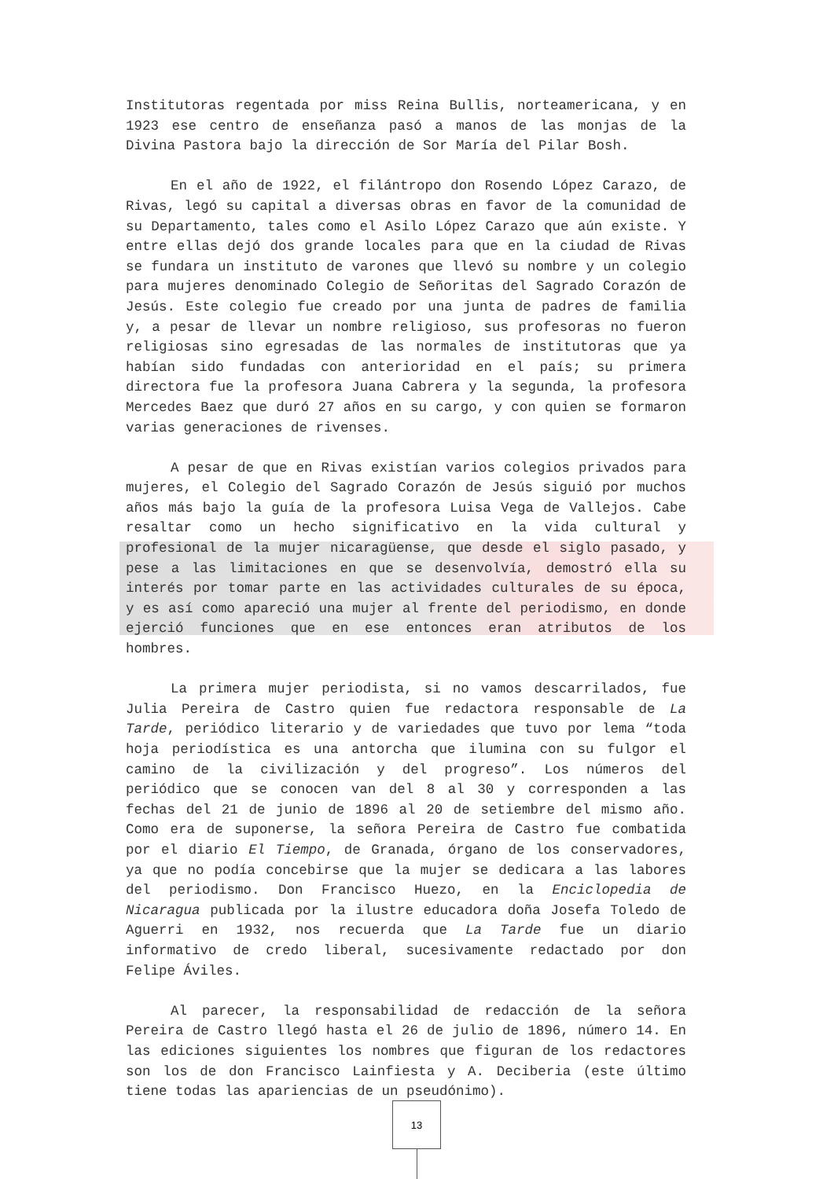Institutoras regentada por miss Reina Bullis, norteamericana, y en 1923 ese centro de enseñanza pasó a manos de las monjas de la Divina Pastora bajo la dirección de Sor María del Pilar Bosh.
En el año de 1922, el filántropo don Rosendo López Carazo, de Rivas, legó su capital a diversas obras en favor de la comunidad de su Departamento, tales como el Asilo López Carazo que aún existe. Y entre ellas dejó dos grande locales para que en la ciudad de Rivas se fundara un instituto de varones que llevó su nombre y un colegio para mujeres denominado Colegio de Señoritas del Sagrado Corazón de Jesús. Este colegio fue creado por una junta de padres de familia y, a pesar de llevar un nombre religioso, sus profesoras no fueron religiosas sino egresadas de las normales de institutoras que ya habían sido fundadas con anterioridad en el país; su primera directora fue la profesora Juana Cabrera y la segunda, la profesora Mercedes Baez que duró 27 años en su cargo, y con quien se formaron varias generaciones de rivenses.
A pesar de que en Rivas existían varios colegios privados para mujeres, el Colegio del Sagrado Corazón de Jesús siguió por muchos años más bajo la guía de la profesora Luisa Vega de Vallejos. Cabe resaltar como un hecho significativo en la vida cultural y profesional de la mujer nicaragüense, que desde el siglo pasado, y pese a las limitaciones en que se desenvolvía, demostró ella su interés por tomar parte en las actividades culturales de su época, y es así como apareció una mujer al frente del periodismo, en donde ejerció funciones que en ese entonces eran atributos de los hombres.
La primera mujer periodista, si no vamos descarrilados, fue Julia Pereira de Castro quien fue redactora responsable de La Tarde, periódico literario y de variedades que tuvo por lema “toda hoja periodística es una antorcha que ilumina con su fulgor el camino de la civilización y del progreso”. Los números del periódico que se conocen van del 8 al 30 y corresponden a las fechas del 21 de junio de 1896 al 20 de setiembre del mismo año. Como era de suponerse, la señora Pereira de Castro fue combatida por el diario El Tiempo, de Granada, órgano de los conservadores, ya que no podía concebirse que la mujer se dedicara a las labores del periodismo. Don Francisco Huezo, en la Enciclopedia de Nicaragua publicada por la ilustre educadora doña Josefa Toledo de Aguerri en 1932, nos recuerda que La Tarde fue un diario informativo de credo liberal, sucesivamente redactado por don Felipe Áviles.
Al parecer, la responsabilidad de redacción de la señora Pereira de Castro llegó hasta el 26 de julio de 1896, número 14. En las ediciones siguientes los nombres que figuran de los redactores son los de don Francisco Lainfiesta y A. Deciberia (este último tiene todas las apariencias de un pseudónimo).
13